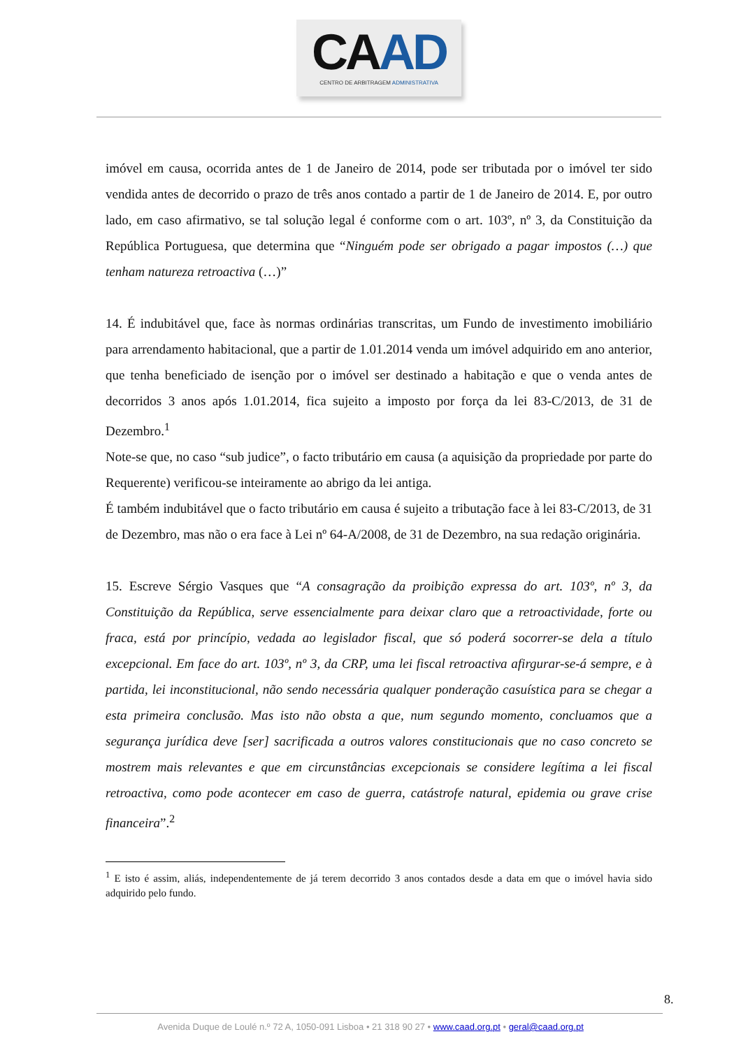CAAD
CENTRO DE ARBITRAGEM ADMINISTRATIVA
imóvel em causa, ocorrida antes de 1 de Janeiro de 2014, pode ser tributada por o imóvel ter sido vendida antes de decorrido o prazo de três anos contado a partir de 1 de Janeiro de 2014. E, por outro lado, em caso afirmativo, se tal solução legal é conforme com o art. 103º, nº 3, da Constituição da República Portuguesa, que determina que “Ninguém pode ser obrigado a pagar impostos (…) que tenham natureza retroactiva (…)”
14. É indubitável que, face às normas ordinárias transcritas, um Fundo de investimento imobiliário para arrendamento habitacional, que a partir de 1.01.2014 venda um imóvel adquirido em ano anterior, que tenha beneficiado de isenção por o imóvel ser destinado a habitação e que o venda antes de decorridos 3 anos após 1.01.2014, fica sujeito a imposto por força da lei 83-C/2013, de 31 de Dezembro.<sup>1</sup>
Note-se que, no caso “sub judice”, o facto tributário em causa (a aquisição da propriedade por parte do Requerente) verificou-se inteiramente ao abrigo da lei antiga.
É também indubitável que o facto tributário em causa é sujeito a tributação face à lei 83-C/2013, de 31 de Dezembro, mas não o era face à Lei nº 64-A/2008, de 31 de Dezembro, na sua redação originária.
15. Escreve Sérgio Vasques que “A consagração da proibição expressa do art. 103º, nº 3, da Constituição da República, serve essencialmente para deixar claro que a retroactividade, forte ou fraca, está por princípio, vedada ao legislador fiscal, que só poderá socorrer-se dela a título excepcional. Em face do art. 103º, nº 3, da CRP, uma lei fiscal retroactiva afirgurar-se-á sempre, e à partida, lei inconstitucional, não sendo necessária qualquer ponderação casuística para se chegar a esta primeira conclusão. Mas isto não obsta a que, num segundo momento, concluamos que a segurança jurídica deve [ser] sacrificada a outros valores constitucionais que no caso concreto se mostrem mais relevantes e que em circunstâncias excepcionais se considere legítima a lei fiscal retroactiva, como pode acontecer em caso de guerra, catástrofe natural, epidemia ou grave crise financeira”.<sup>2</sup>
<sup>1</sup> E isto é assim, aliás, independentemente de já terem decorrido 3 anos contados desde a data em que o imóvel havia sido adquirido pelo fundo.
8.
Avenida Duque de Loulé n.º 72 A, 1050-091 Lisboa • 21 318 90 27 • www.caad.org.pt • geral@caad.org.pt